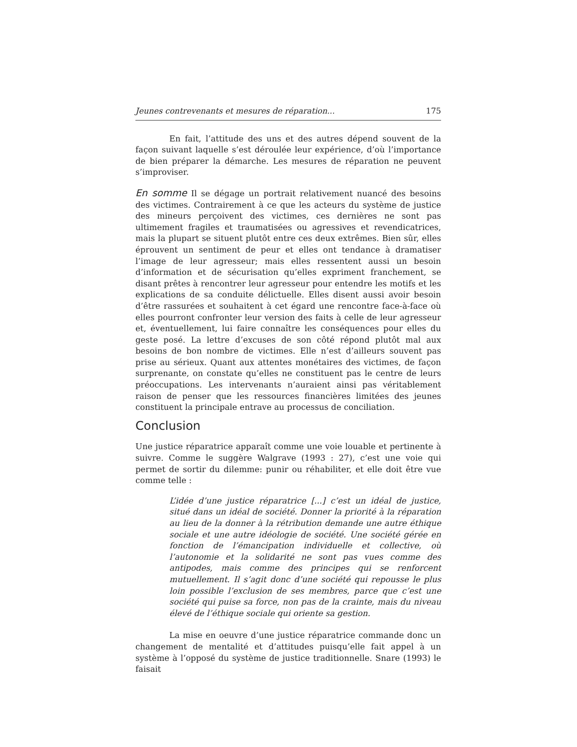Jeunes contrevenants et mesures de réparation... 175
En fait, l’attitude des uns et des autres dépend souvent de la façon suivant laquelle s’est déroulée leur expérience, d’où l’importance de bien préparer la démarche. Les mesures de réparation ne peuvent s’improviser.
En somme Il se dégage un portrait relativement nuancé des besoins des victimes. Contrairement à ce que les acteurs du système de justice des mineurs perçoivent des victimes, ces dernières ne sont pas ultimement fragiles et traumatisées ou agressives et revendicatrices, mais la plupart se situent plutôt entre ces deux extrêmes. Bien sûr, elles éprouvent un sentiment de peur et elles ont tendance à dramatiser l’image de leur agresseur; mais elles ressentent aussi un besoin d’information et de sécurisation qu’elles expriment franchement, se disant prêtes à rencontrer leur agresseur pour entendre les motifs et les explications de sa conduite délictuelle. Elles disent aussi avoir besoin d’être rassurées et souhaitent à cet égard une rencontre face-à-face où elles pourront confronter leur version des faits à celle de leur agresseur et, éventuellement, lui faire connaître les conséquences pour elles du geste posé. La lettre d’excuses de son côté répond plutôt mal aux besoins de bon nombre de victimes. Elle n’est d’ailleurs souvent pas prise au sérieux. Quant aux attentes monétaires des victimes, de façon surprenante, on constate qu’elles ne constituent pas le centre de leurs préoccupations. Les intervenants n’auraient ainsi pas véritablement raison de penser que les ressources financières limitées des jeunes constituent la principale entrave au processus de conciliation.
Conclusion
Une justice réparatrice apparaît comme une voie louable et pertinente à suivre. Comme le suggère Walgrave (1993 : 27), c’est une voie qui permet de sortir du dilemme: punir ou réhabiliter, et elle doit être vue comme telle :
L’idée d’une justice réparatrice [...] c’est un idéal de justice, situé dans un idéal de société. Donner la priorité à la réparation au lieu de la donner à la rétribution demande une autre éthique sociale et une autre idéologie de société. Une société gérée en fonction de l’émancipation individuelle et collective, où l’autonomie et la solidarité ne sont pas vues comme des antipodes, mais comme des principes qui se renforcent mutuellement. Il s’agit donc d’une société qui repousse le plus loin possible l’exclusion de ses membres, parce que c’est une société qui puise sa force, non pas de la crainte, mais du niveau élevé de l’éthique sociale qui oriente sa gestion.
La mise en oeuvre d’une justice réparatrice commande donc un changement de mentalité et d’attitudes puisqu’elle fait appel à un système à l’opposé du système de justice traditionnelle. Snare (1993) le faisait